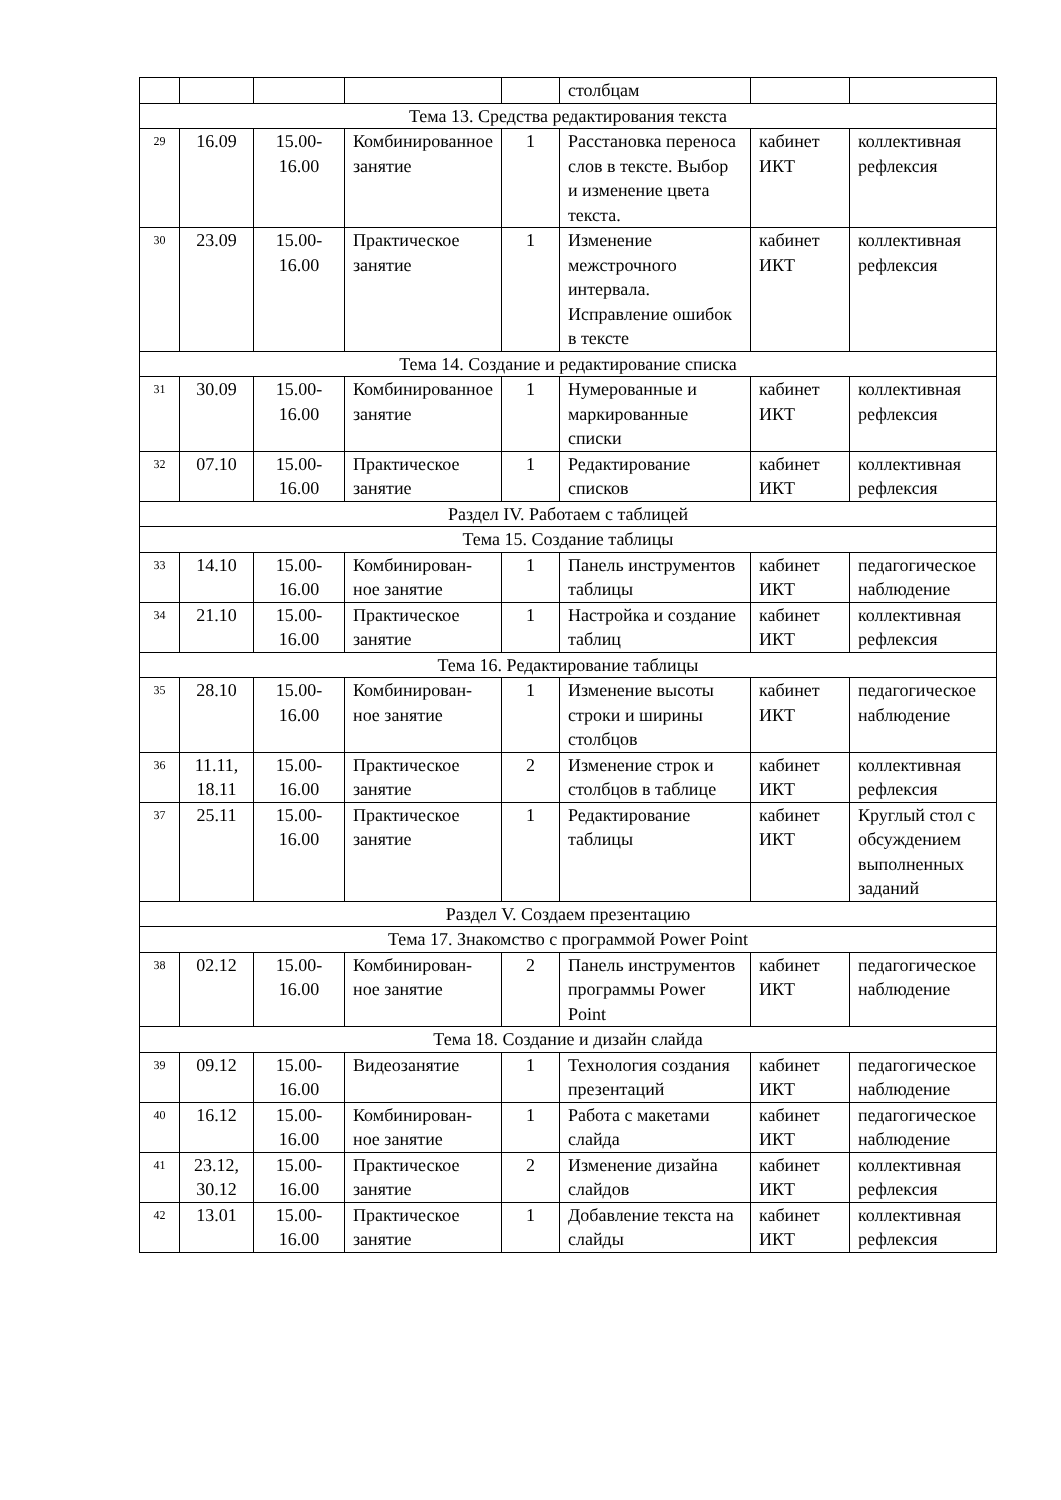| | | | | | столбцам | | |
| Тема 13. Средства редактирования текста | | | | | | | |
| 29 | 16.09 | 15.00-16.00 | Комбинированное занятие | 1 | Расстановка переноса слов в тексте. Выбор и изменение цвета текста. | кабинет ИКТ | коллективная рефлексия |
| 30 | 23.09 | 15.00-16.00 | Практическое занятие | 1 | Изменение межстрочного интервала. Исправление ошибок в тексте | кабинет ИКТ | коллективная рефлексия |
| Тема 14. Создание и редактирование списка | | | | | | | |
| 31 | 30.09 | 15.00-16.00 | Комбинированное занятие | 1 | Нумерованные и маркированные списки | кабинет ИКТ | коллективная рефлексия |
| 32 | 07.10 | 15.00-16.00 | Практическое занятие | 1 | Редактирование списков | кабинет ИКТ | коллективная рефлексия |
| Раздел IV. Работаем с таблицей | | | | | | | |
| Тема 15. Создание таблицы | | | | | | | |
| 33 | 14.10 | 15.00-16.00 | Комбинирован-ное занятие | 1 | Панель инструментов таблицы | кабинет ИКТ | педагогическое наблюдение |
| 34 | 21.10 | 15.00-16.00 | Практическое занятие | 1 | Настройка и создание таблиц | кабинет ИКТ | коллективная рефлексия |
| Тема 16. Редактирование таблицы | | | | | | | |
| 35 | 28.10 | 15.00-16.00 | Комбинирован-ное занятие | 1 | Изменение высоты строки и ширины столбцов | кабинет ИКТ | педагогическое наблюдение |
| 36 | 11.11, 18.11 | 15.00-16.00 | Практическое занятие | 2 | Изменение строк и столбцов в таблице | кабинет ИКТ | коллективная рефлексия |
| 37 | 25.11 | 15.00-16.00 | Практическое занятие | 1 | Редактирование таблицы | кабинет ИКТ | Круглый стол с обсуждением выполненных заданий |
| Раздел V. Создаем презентацию | | | | | | | |
| Тема 17. Знакомство с программой Power Point | | | | | | | |
| 38 | 02.12 | 15.00-16.00 | Комбинирован-ное занятие | 2 | Панель инструментов программы Power Point | кабинет ИКТ | педагогическое наблюдение |
| Тема 18. Создание и дизайн слайда | | | | | | | |
| 39 | 09.12 | 15.00-16.00 | Видеозанятие | 1 | Технология создания презентаций | кабинет ИКТ | педагогическое наблюдение |
| 40 | 16.12 | 15.00-16.00 | Комбинирован-ное занятие | 1 | Работа с макетами слайда | кабинет ИКТ | педагогическое наблюдение |
| 41 | 23.12, 30.12 | 15.00-16.00 | Практическое занятие | 2 | Изменение дизайна слайдов | кабинет ИКТ | коллективная рефлексия |
| 42 | 13.01 | 15.00-16.00 | Практическое занятие | 1 | Добавление текста на слайды | кабинет ИКТ | коллективная рефлексия |